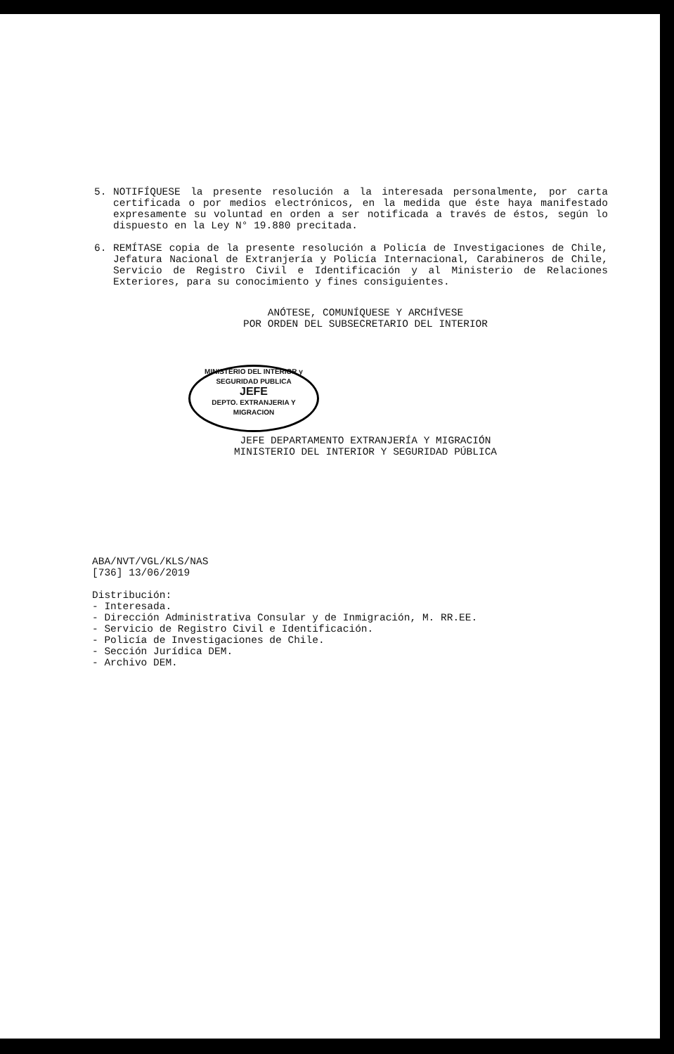5. NOTIFÍQUESE la presente resolución a la interesada personalmente, por carta certificada o por medios electrónicos, en la medida que éste haya manifestado expresamente su voluntad en orden a ser notificada a través de éstos, según lo dispuesto en la Ley N° 19.880 precitada.
6. REMÍTASE copia de la presente resolución a Policía de Investigaciones de Chile, Jefatura Nacional de Extranjería y Policía Internacional, Carabineros de Chile, Servicio de Registro Civil e Identificación y al Ministerio de Relaciones Exteriores, para su conocimiento y fines consiguientes.
ANÓTESE, COMUNÍQUESE Y ARCHÍVESE
POR ORDEN DEL SUBSECRETARIO DEL INTERIOR
MINISTERIO DEL INTERIOR y
SEGURIDAD PUBLICA
JEFE
DEPTO. EXTRANJERIA Y MIGRACION
JEFE DEPARTAMENTO EXTRANJERÍA Y MIGRACIÓN
MINISTERIO DEL INTERIOR Y SEGURIDAD PÚBLICA
ABA/NVT/VGL/KLS/NAS
[736] 13/06/2019
Distribución:
- Interesada.
- Dirección Administrativa Consular y de Inmigración, M. RR.EE.
- Servicio de Registro Civil e Identificación.
- Policía de Investigaciones de Chile.
- Sección Jurídica DEM.
- Archivo DEM.